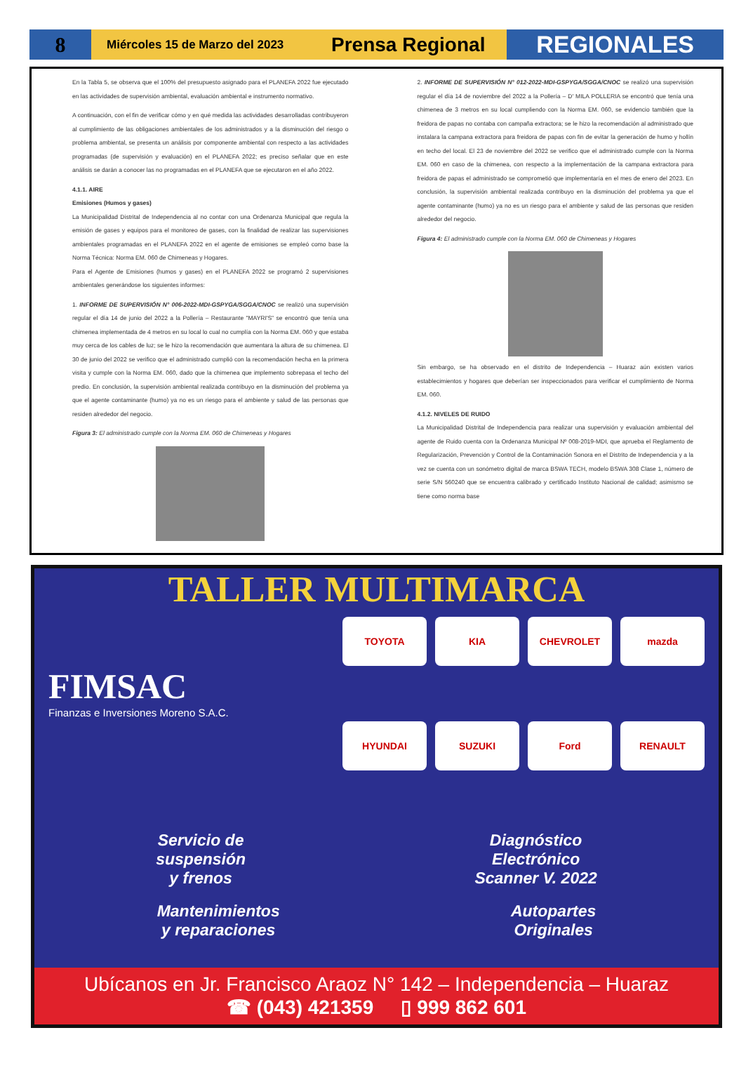8
Miércoles 15 de Marzo del 2023
Prensa Regional
REGIONALES
En la Tabla 5, se observa que el 100% del presupuesto asignado para el PLANEFA 2022 fue ejecutado en las actividades de supervisión ambiental, evaluación ambiental e instrumento normativo.
A continuación, con el fin de verificar cómo y en qué medida las actividades desarrolladas contribuyeron al cumplimiento de las obligaciones ambientales de los administrados y a la disminución del riesgo o problema ambiental, se presenta un análisis por componente ambiental con respecto a las actividades programadas (de supervisión y evaluación) en el PLANEFA 2022; es preciso señalar que en este análisis se darán a conocer las no programadas en el PLANEFA que se ejecutaron en el año 2022.
4.1.1. AIRE
Emisiones (Humos y gases)
La Municipalidad Distrital de Independencia al no contar con una Ordenanza Municipal que regula la emisión de gases y equipos para el monitoreo de gases, con la finalidad de realizar las supervisiones ambientales programadas en el PLANEFA 2022 en el agente de emisiones se empleó como base la Norma Técnica: Norma EM. 060 de Chimeneas y Hogares.
Para el Agente de Emisiones (humos y gases) en el PLANEFA 2022 se programó 2 supervisiones ambientales generándose los siguientes informes:
1. INFORME DE SUPERVISIÓN N° 006-2022-MDI-GSPYGA/SGGA/CNOC se realizó una supervisión regular el día 14 de junio del 2022 a la Pollería – Restaurante "MAYRI'S" se encontró que tenía una chimenea implementada de 4 metros en su local lo cual no cumplía con la Norma EM. 060 y que estaba muy cerca de los cables de luz; se le hizo la recomendación que aumentara la altura de su chimenea. El 30 de junio del 2022 se verifico que el administrado cumplió con la recomendación hecha en la primera visita y cumple con la Norma EM. 060, dado que la chimenea que implemento sobrepasa el techo del predio. En conclusión, la supervisión ambiental realizada contribuyo en la disminución del problema ya que el agente contaminante (humo) ya no es un riesgo para el ambiente y salud de las personas que residen alrededor del negocio.
Figura 3: El administrado cumple con la Norma EM. 060 de Chimeneas y Hogares
2. INFORME DE SUPERVISIÓN N° 012-2022-MDI-GSPYGA/SGGA/CNOC se realizó una supervisión regular el día 14 de noviembre del 2022 a la Pollería – D' MILA POLLERIA se encontró que tenía una chimenea de 3 metros en su local cumpliendo con la Norma EM. 060, se evidencio también que la freidora de papas no contaba con campaña extractora; se le hizo la recomendación al administrado que instalara la campana extractora para freidora de papas con fin de evitar la generación de humo y hollín en techo del local. El 23 de noviembre del 2022 se verifico que el administrado cumple con la Norma EM. 060 en caso de la chimenea, con respecto a la implementación de la campana extractora para freidora de papas el administrado se comprometió que implementaría en el mes de enero del 2023. En conclusión, la supervisión ambiental realizada contribuyo en la disminución del problema ya que el agente contaminante (humo) ya no es un riesgo para el ambiente y salud de las personas que residen alrededor del negocio.
Figura 4: El administrado cumple con la Norma EM. 060 de Chimeneas y Hogares
Sin embargo, se ha observado en el distrito de Independencia – Huaraz aún existen varios establecimientos y hogares que deberían ser inspeccionados para verificar el cumplimiento de Norma EM. 060.
4.1.2. NIVELES DE RUIDO
La Municipalidad Distrital de Independencia para realizar una supervisión y evaluación ambiental del agente de Ruido cuenta con la Ordenanza Municipal Nº 008-2019-MDI, que aprueba el Reglamento de Regularización, Prevención y Control de la Contaminación Sonora en el Distrito de Independencia y a la vez se cuenta con un sonómetro digital de marca BSWA TECH, modelo BSWA 308 Clase 1, número de serie S/N 560240 que se encuentra calibrado y certificado Instituto Nacional de calidad; asimismo se tiene como norma base
TALLER MULTIMARCA
FIMSAC
Finanzas e Inversiones Moreno S.A.C.
TOYOTA
KIA
CHEVROLET
mazda
HYUNDAI
SUZUKI
Ford
RENAULT
Servicio de
suspensión
y frenos
Diagnóstico
Electrónico
Scanner V. 2022
Mantenimientos
y reparaciones
Autopartes
Originales
Ubícanos en Jr. Francisco Araoz N° 142 – Independencia – Huaraz
☎ (043) 421359 ▯ 999 862 601